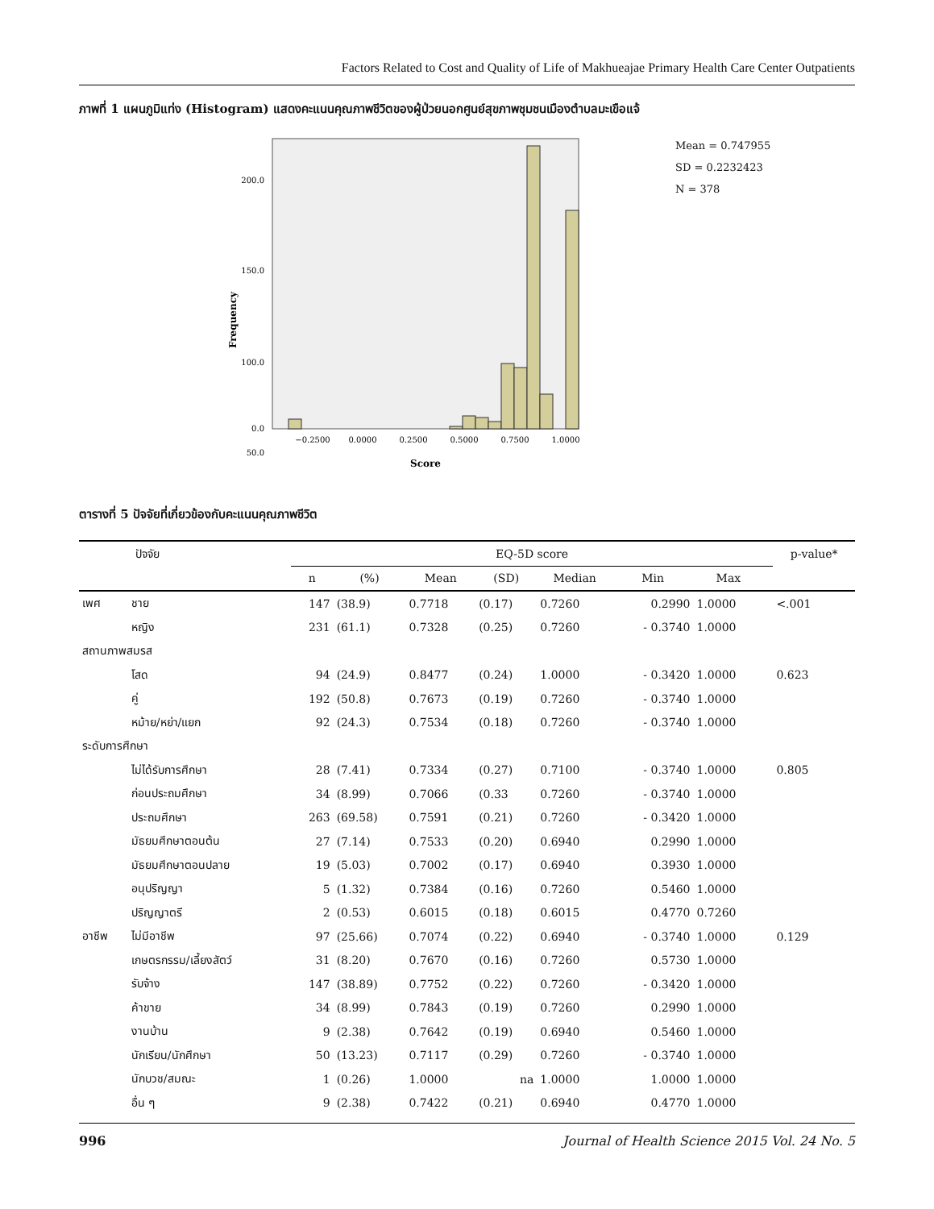Factors Related to Cost and Quality of Life of Makhueajae Primary Health Care Center Outpatients
ภาพที่ 1 แผนภูมิแท่ง (Histogram) แสดงคะแนนคุณภาพชีวิตของผู้ป่วยนอกศูนย์สุขภาพชุมชนเมืองตำบลมะเขือแจ้
200.0
150.0
100.0
50.0
0.0
Frequency
−0.2500
0.0000
0.2500
0.5000
0.7500
1.0000
Score
Mean = 0.747955
SD = 0.2232423
N = 378
ตารางที่ 5 ปัจจัยที่เกี่ยวข้องกับคะแนนคุณภาพชีวิต
| ปัจจัย | | EQ-5D score | | | | | | | | p-value* |
| --- | --- | --- | --- | --- | --- | --- | --- | --- | --- | --- |
| | | n | (%) | Mean | (SD) | Median | Min | Max | | |
| เพศ | ชาย | 147 | (38.9) | 0.7718 | (0.17) | 0.7260 | 0.2990 | 1.0000 | | <.001 |
| | หญิง | 231 | (61.1) | 0.7328 | (0.25) | 0.7260 | - 0.3740 | 1.0000 | | |
| สถานภาพสมรส | | | | | | | | | | |
| | โสด | 94 | (24.9) | 0.8477 | (0.24) | 1.0000 | - 0.3420 | 1.0000 | | 0.623 |
| | คู่ | 192 | (50.8) | 0.7673 | (0.19) | 0.7260 | - 0.3740 | 1.0000 | | |
| | หม้าย/หย่า/แยก | 92 | (24.3) | 0.7534 | (0.18) | 0.7260 | - 0.3740 | 1.0000 | | |
| ระดับการศึกษา | | | | | | | | | | |
| | ไม่ได้รับการศึกษา | 28 | (7.41) | 0.7334 | (0.27) | 0.7100 | - 0.3740 | 1.0000 | | 0.805 |
| | ก่อนประถมศึกษา | 34 | (8.99) | 0.7066 | (0.33 | 0.7260 | - 0.3740 | 1.0000 | | |
| | ประถมศึกษา | 263 | (69.58) | 0.7591 | (0.21) | 0.7260 | - 0.3420 | 1.0000 | | |
| | มัธยมศึกษาตอนต้น | 27 | (7.14) | 0.7533 | (0.20) | 0.6940 | 0.2990 | 1.0000 | | |
| | มัธยมศึกษาตอนปลาย | 19 | (5.03) | 0.7002 | (0.17) | 0.6940 | 0.3930 | 1.0000 | | |
| | อนุปริญญา | 5 | (1.32) | 0.7384 | (0.16) | 0.7260 | 0.5460 | 1.0000 | | |
| | ปริญญาตรี | 2 | (0.53) | 0.6015 | (0.18) | 0.6015 | 0.4770 | 0.7260 | | |
| อาชีพ | ไม่มีอาชีพ | 97 | (25.66) | 0.7074 | (0.22) | 0.6940 | - 0.3740 | 1.0000 | | 0.129 |
| | เกษตรกรรม/เลี้ยงสัตว์ | 31 | (8.20) | 0.7670 | (0.16) | 0.7260 | 0.5730 | 1.0000 | | |
| | รับจ้าง | 147 | (38.89) | 0.7752 | (0.22) | 0.7260 | - 0.3420 | 1.0000 | | |
| | ค้าขาย | 34 | (8.99) | 0.7843 | (0.19) | 0.7260 | 0.2990 | 1.0000 | | |
| | งานบ้าน | 9 | (2.38) | 0.7642 | (0.19) | 0.6940 | 0.5460 | 1.0000 | | |
| | นักเรียน/นักศึกษา | 50 | (13.23) | 0.7117 | (0.29) | 0.7260 | - 0.3740 | 1.0000 | | |
| | นักบวช/สมณะ | 1 | (0.26) | 1.0000 | na | 1.0000 | 1.0000 | 1.0000 | | |
| | อื่น ๆ | 9 | (2.38) | 0.7422 | (0.21) | 0.6940 | 0.4770 | 1.0000 | | |
996 Journal of Health Science 2015 Vol. 24 No. 5